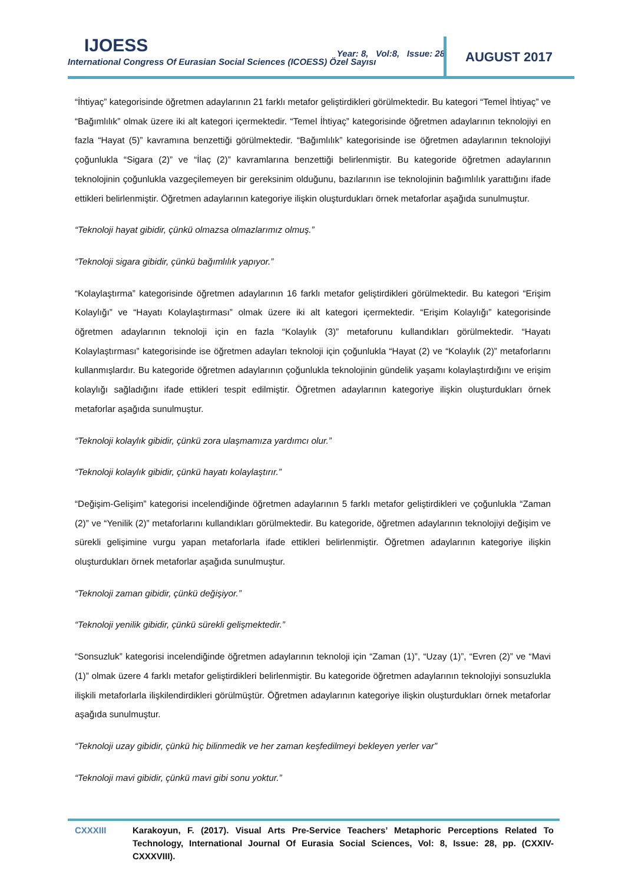IJOESS
International Congress Of Eurasian Social Sciences (ICOESS) Özel Sayısı
Year: 8, Vol:8, Issue: 28
AUGUST 2017
“İhtiyaç” kategorisinde öğretmen adaylarının 21 farklı metafor geliştirdikleri görülmektedir. Bu kategori “Temel İhtiyaç” ve “Bağımlılık” olmak üzere iki alt kategori içermektedir. “Temel İhtiyaç” kategorisinde öğretmen adaylarının teknolojiyi en fazla “Hayat (5)” kavramına benzettiği görülmektedir. “Bağımlılık” kategorisinde ise öğretmen adaylarının teknolojiyi çoğunlukla “Sigara (2)” ve “İlaç (2)” kavramlarına benzettiği belirlenmiştir. Bu kategoride öğretmen adaylarının teknolojinin çoğunlukla vazgeçilemeyen bir gereksinim olduğunu, bazılarının ise teknolojinin bağımlılık yarattığını ifade ettikleri belirlenmiştir. Öğretmen adaylarının kategoriye ilişkin oluşturdukları örnek metaforlar aşağıda sunulmuştur.
“Teknoloji hayat gibidir, çünkü olmazsa olmazlarımız olmuş.”
“Teknoloji sigara gibidir, çünkü bağımlılık yapıyor.”
“Kolaylaştırma” kategorisinde öğretmen adaylarının 16 farklı metafor geliştirdikleri görülmektedir. Bu kategori “Erişim Kolaylığı” ve “Hayatı Kolaylaştırması” olmak üzere iki alt kategori içermektedir. “Erişim Kolaylığı” kategorisinde öğretmen adaylarının teknoloji için en fazla “Kolaylık (3)” metaforunu kullandıkları görülmektedir. “Hayatı Kolaylaştırması” kategorisinde ise öğretmen adayları teknoloji için çoğunlukla “Hayat (2) ve “Kolaylık (2)” metaforlarını kullanmışlardır. Bu kategoride öğretmen adaylarının çoğunlukla teknolojinin gündelik yaşamı kolaylaştırdığını ve erişim kolaylığı sağladığını ifade ettikleri tespit edilmiştir. Öğretmen adaylarının kategoriye ilişkin oluşturdukları örnek metaforlar aşağıda sunulmuştur.
“Teknoloji kolaylık gibidir, çünkü zora ulaşmamıza yardımcı olur.”
“Teknoloji kolaylık gibidir, çünkü hayatı kolaylaştırır.”
“Değişim-Gelişim” kategorisi incelendiğinde öğretmen adaylarının 5 farklı metafor geliştirdikleri ve çoğunlukla “Zaman (2)” ve “Yenilik (2)” metaforlarını kullandıkları görülmektedir. Bu kategoride, öğretmen adaylarının teknolojiyi değişim ve sürekli gelişimine vurgu yapan metaforlarla ifade ettikleri belirlenmiştir. Öğretmen adaylarının kategoriye ilişkin oluşturdukları örnek metaforlar aşağıda sunulmuştur.
“Teknoloji zaman gibidir, çünkü değişiyor.”
“Teknoloji yenilik gibidir, çünkü sürekli gelişmektedir.”
“Sonsuzluk” kategorisi incelendiğinde öğretmen adaylarının teknoloji için “Zaman (1)”, “Uzay (1)”, “Evren (2)” ve “Mavi (1)” olmak üzere 4 farklı metafor geliştirdikleri belirlenmiştir. Bu kategoride öğretmen adaylarının teknolojiyi sonsuzlukla ilişkili metaforlarla ilişkilendirdikleri görülmüştür. Öğretmen adaylarının kategoriye ilişkin oluşturdukları örnek metaforlar aşağıda sunulmuştur.
“Teknoloji uzay gibidir, çünkü hiç bilinmedik ve her zaman keşfedilmeyi bekleyen yerler var”
“Teknoloji mavi gibidir, çünkü mavi gibi sonu yoktur.”
CXXXIII Karakoyun, F. (2017). Visual Arts Pre-Service Teachers’ Metaphoric Perceptions Related To Technology, International Journal Of Eurasia Social Sciences, Vol: 8, Issue: 28, pp. (CXXIV-CXXXVIII).